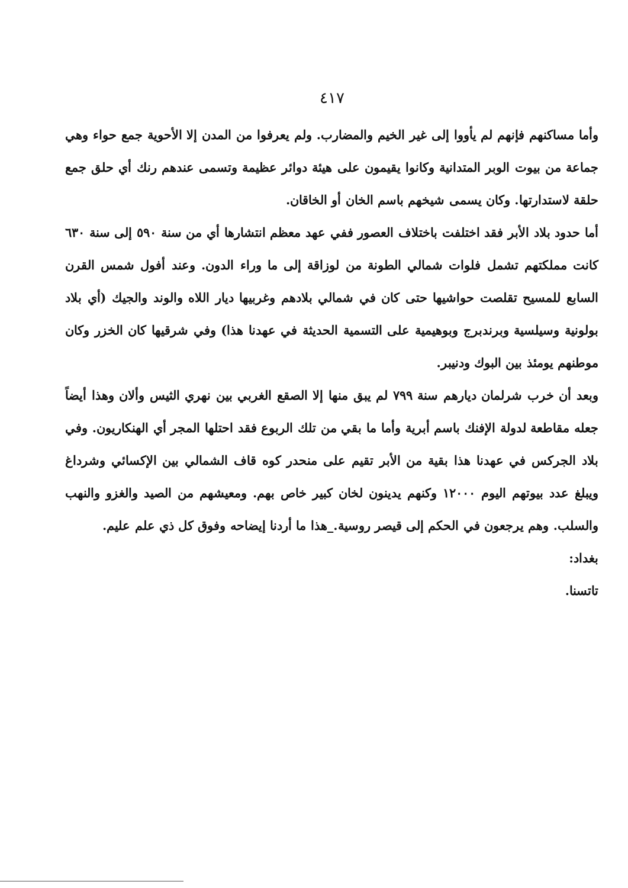٤١٧
وأما مساكنهم فإنهم لم يأووا إلى غير الخيم والمضارب. ولم يعرفوا من المدن إلا الأحوية جمع حواء وهي جماعة من بيوت الوبر المتدانية وكانوا يقيمون على هيئة دوائر عظيمة وتسمى عندهم رنك أي حلق جمع حلقة لاستدارتها. وكان يسمى شيخهم باسم الخان أو الخاقان.
أما حدود بلاد الأبر فقد اختلفت باختلاف العصور ففي عهد معظم انتشارها أي من سنة ٥٩٠ إلى سنة ٦٣٠ كانت مملكتهم تشمل فلوات شمالي الطونة من لوزاقة إلى ما وراء الدون. وعند أفول شمس القرن السابع للمسيح تقلصت حواشيها حتى كان في شمالي بلادهم وغربيها ديار اللاه والوند والجيك (أي بلاد بولونية وسيلسية وبرندبرج وبوهيمية على التسمية الحديثة في عهدنا هذا) وفي شرقيها كان الخزر وكان موطنهم يومئذ بين البوك ودنيبر.
وبعد أن خرب شرلمان ديارهم سنة ٧٩٩ لم يبق منها إلا الصقع الغربي بين نهري الثيس وألان وهذا أيضاً جعله مقاطعة لدولة الإفنك باسم أبرية وأما ما بقي من تلك الربوع فقد احتلها المجر أي الهنكاريون. وفي بلاد الجركس في عهدنا هذا بقية من الأبر تقيم على منحدر كوه قاف الشمالي بين الإكسائي وشرداغ ويبلغ عدد بيوتهم اليوم ١٢٠٠٠ وكنهم يدينون لخان كبير خاص بهم. ومعيشهم من الصيد والغزو والنهب والسلب. وهم يرجعون في الحكم إلى قيصر روسية._هذا ما أردنا إيضاحه وفوق كل ذي علم عليم.
بغداد:
تاتسنا.